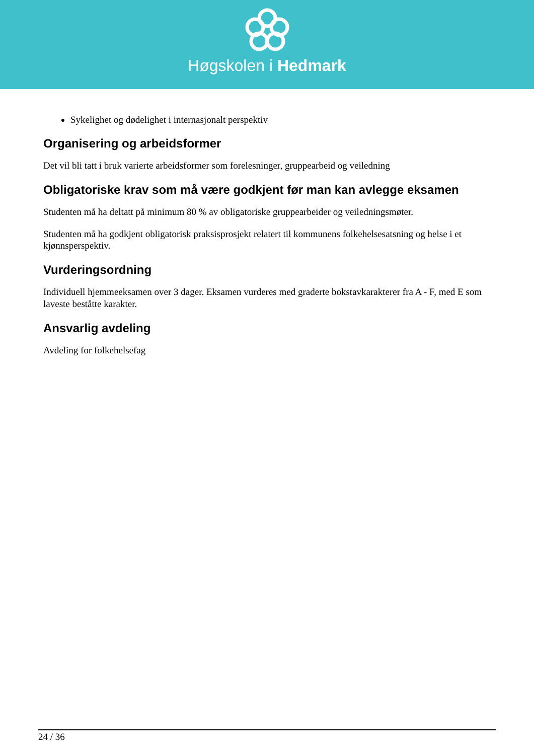Høgskolen i Hedmark
Sykelighet og dødelighet i internasjonalt perspektiv
Organisering og arbeidsformer
Det vil bli tatt i bruk varierte arbeidsformer som forelesninger, gruppearbeid og veiledning
Obligatoriske krav som må være godkjent før man kan avlegge eksamen
Studenten må ha deltatt på minimum 80 % av obligatoriske gruppearbeider og veiledningsmøter.
Studenten må ha godkjent obligatorisk praksisprosjekt relatert til kommunens folkehelsesatsning og helse i et kjønnsperspektiv.
Vurderingsordning
Individuell hjemmeeksamen over 3 dager. Eksamen vurderes med graderte bokstavkarakterer fra A - F, med E som laveste beståtte karakter.
Ansvarlig avdeling
Avdeling for folkehelsefag
24 / 36